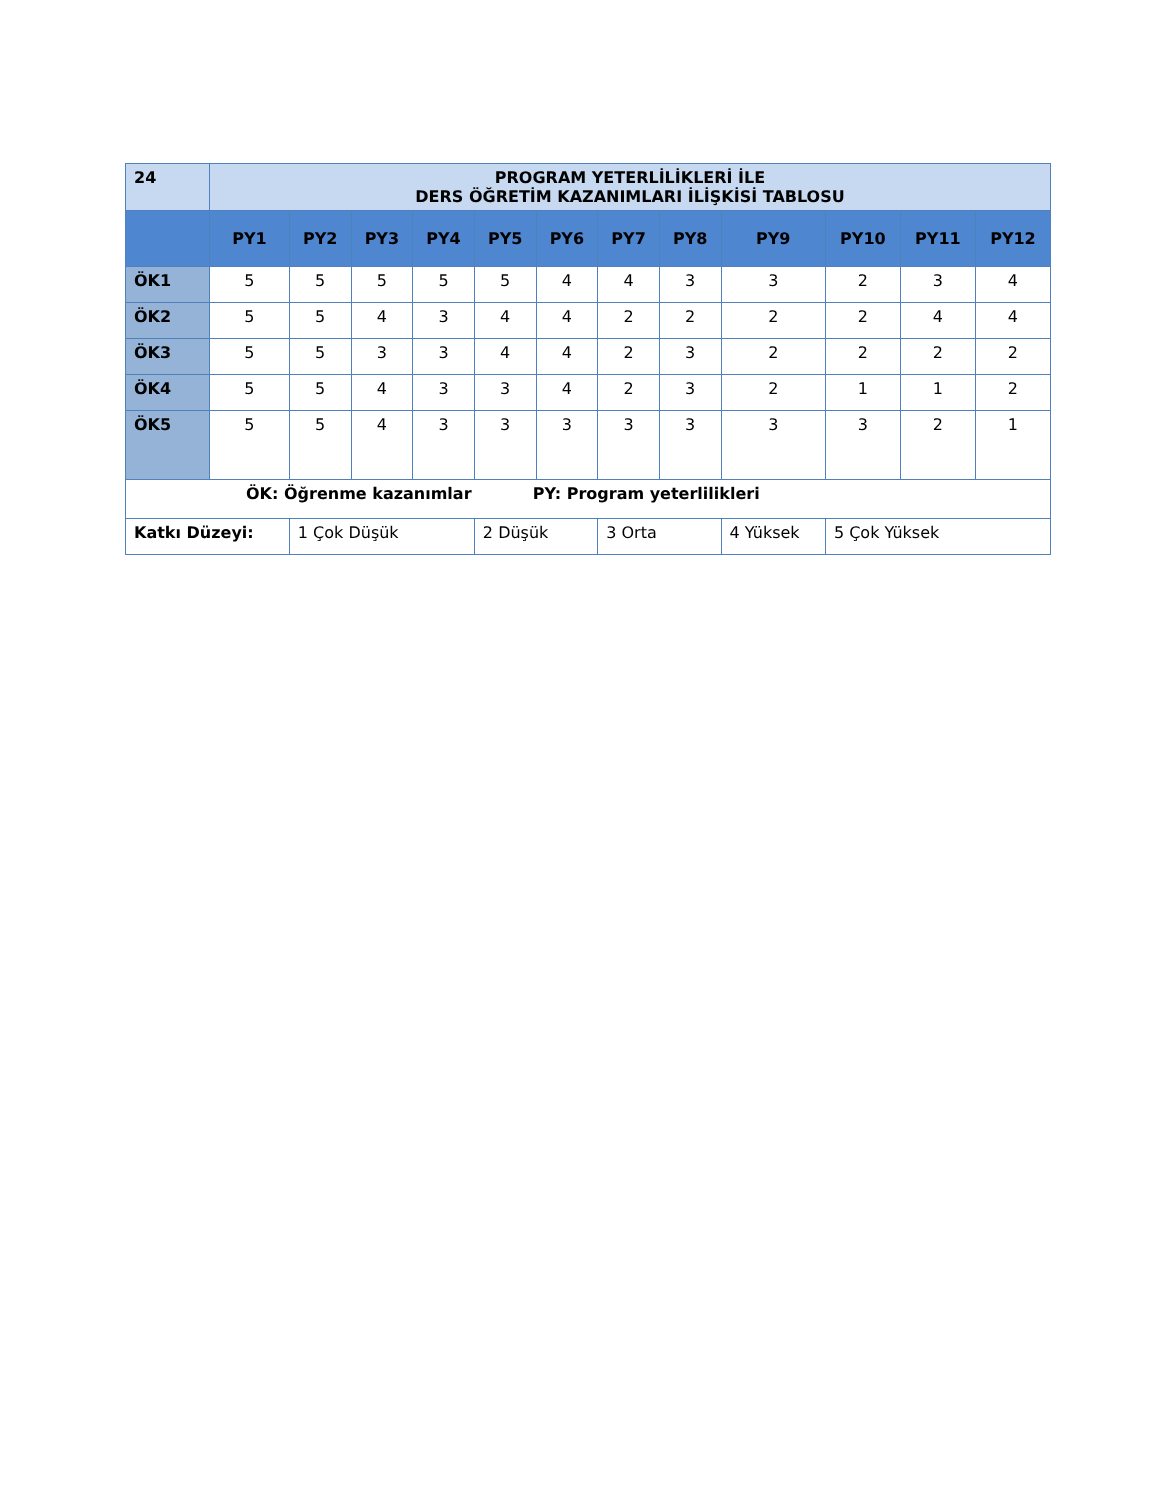| 24 | PROGRAM YETERLİLİKLERİ İLE DERS ÖĞRETİM KAZANIMLARI İLİŞKİSİ TABLOSU | | | | | | | | | | | |
| | PY1 | PY2 | PY3 | PY4 | PY5 | PY6 | PY7 | PY8 | PY9 | PY10 | PY11 | PY12 |
| ÖK1 | 5 | 5 | 5 | 5 | 5 | 4 | 4 | 3 | 3 | 2 | 3 | 4 |
| ÖK2 | 5 | 5 | 4 | 3 | 4 | 4 | 2 | 2 | 2 | 2 | 4 | 4 |
| ÖK3 | 5 | 5 | 3 | 3 | 4 | 4 | 2 | 3 | 2 | 2 | 2 | 2 |
| ÖK4 | 5 | 5 | 4 | 3 | 3 | 4 | 2 | 3 | 2 | 1 | 1 | 2 |
| ÖK5 | 5 | 5 | 4 | 3 | 3 | 3 | 3 | 3 | 3 | 3 | 2 | 1 |
| ÖK: Öğrenme kazanımlar PY: Program yeterlilikleri | | | | | | | | | | | | |
| Katkı Düzeyi: | | 1 Çok Düşük | | | 2 Düşük | | 3 Orta | | 4 Yüksek | 5 Çok Yüksek | | |